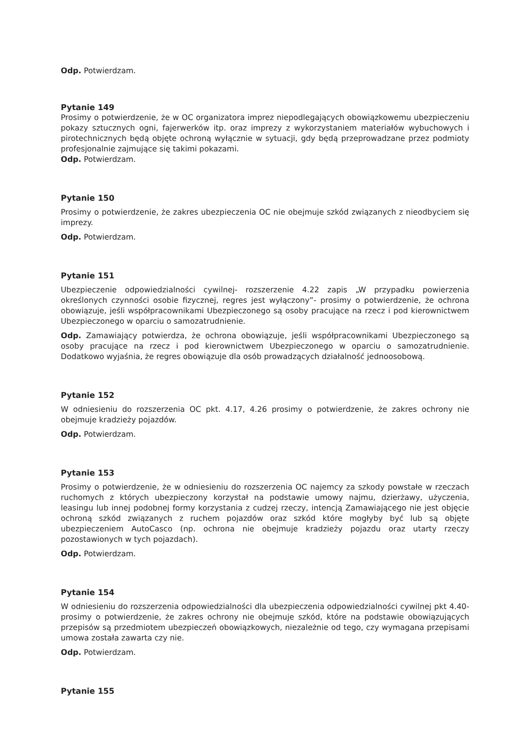Odp. Potwierdzam.
Pytanie 149
Prosimy o potwierdzenie, że w OC organizatora imprez niepodlegających obowiązkowemu ubezpieczeniu pokazy sztucznych ogni, fajerwerków itp. oraz imprezy z wykorzystaniem materiałów wybuchowych i pirotechnicznych będą objęte ochroną wyłącznie w sytuacji, gdy będą przeprowadzane przez podmioty profesjonalnie zajmujące się takimi pokazami.
Odp. Potwierdzam.
Pytanie 150
Prosimy o potwierdzenie, że zakres ubezpieczenia OC nie obejmuje szkód związanych z nieodbyciem się imprezy.
Odp. Potwierdzam.
Pytanie 151
Ubezpieczenie odpowiedzialności cywilnej- rozszerzenie 4.22 zapis „W przypadku powierzenia określonych czynności osobie fizycznej, regres jest wyłączony”- prosimy o potwierdzenie, że ochrona obowiązuje, jeśli współpracownikami Ubezpieczonego są osoby pracujące na rzecz i pod kierownictwem Ubezpieczonego w oparciu o samozatrudnienie.
Odp. Zamawiający potwierdza, że ochrona obowiązuje, jeśli współpracownikami Ubezpieczonego są osoby pracujące na rzecz i pod kierownictwem Ubezpieczonego w oparciu o samozatrudnienie. Dodatkowo wyjaśnia, że regres obowiązuje dla osób prowadzących działalność jednoosobową.
Pytanie 152
W odniesieniu do rozszerzenia OC pkt. 4.17, 4.26 prosimy o potwierdzenie, że zakres ochrony nie obejmuje kradzieży pojazdów.
Odp. Potwierdzam.
Pytanie 153
Prosimy o potwierdzenie, że w odniesieniu do rozszerzenia OC najemcy za szkody powstałe w rzeczach ruchomych z których ubezpieczony korzystał na podstawie umowy najmu, dzierżawy, użyczenia, leasingu lub innej podobnej formy korzystania z cudzej rzeczy, intencją Zamawiającego nie jest objęcie ochroną szkód związanych z ruchem pojazdów oraz szkód które mogłyby być lub są objęte ubezpieczeniem AutoCasco (np. ochrona nie obejmuje kradzieży pojazdu oraz utarty rzeczy pozostawionych w tych pojazdach).
Odp. Potwierdzam.
Pytanie 154
W odniesieniu do rozszerzenia odpowiedzialności dla ubezpieczenia odpowiedzialności cywilnej pkt 4.40- prosimy o potwierdzenie, że zakres ochrony nie obejmuje szkód, które na podstawie obowiązujących przepisów są przedmiotem ubezpieczeń obowiązkowych, niezależnie od tego, czy wymagana przepisami umowa została zawarta czy nie.
Odp. Potwierdzam.
Pytanie 155